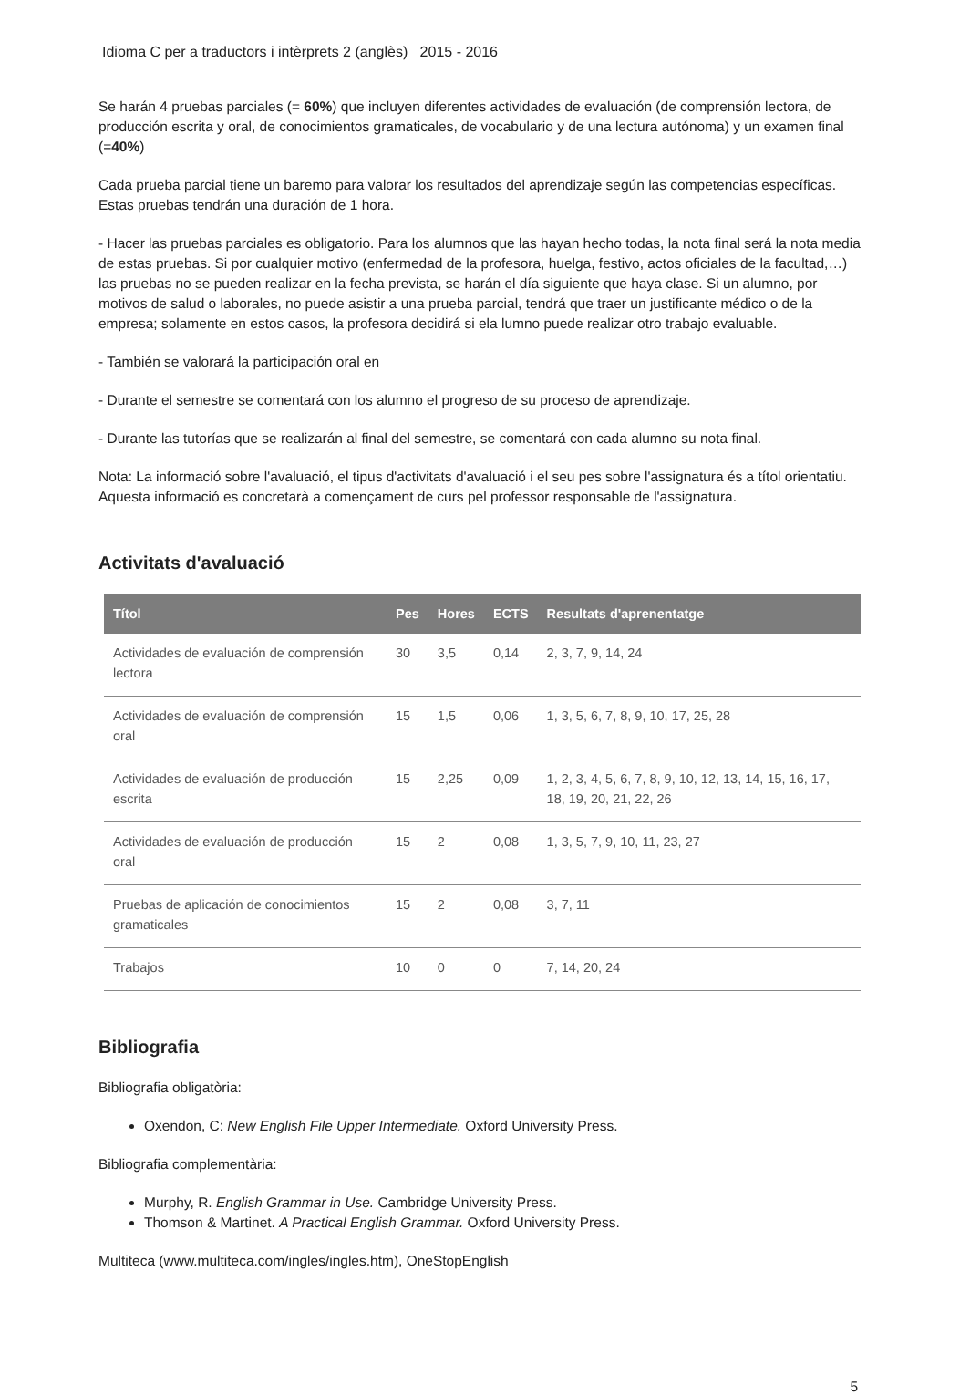Idioma C per a traductors i intèrprets 2 (anglès) 2015 - 2016
Se harán 4 pruebas parciales (= 60%) que incluyen diferentes actividades de evaluación (de comprensión lectora, de producción escrita y oral, de conocimientos gramaticales, de vocabulario y de una lectura autónoma) y un examen final (=40%)
Cada prueba parcial tiene un baremo para valorar los resultados del aprendizaje según las competencias específicas. Estas pruebas tendrán una duración de 1 hora.
- Hacer las pruebas parciales es obligatorio. Para los alumnos que las hayan hecho todas, la nota final será la nota media de estas pruebas. Si por cualquier motivo (enfermedad de la profesora, huelga, festivo, actos oficiales de la facultad,…) las pruebas no se pueden realizar en la fecha prevista, se harán el día siguiente que haya clase. Si un alumno, por motivos de salud o laborales, no puede asistir a una prueba parcial, tendrá que traer un justificante médico o de la empresa; solamente en estos casos, la profesora decidirá si ela lumno puede realizar otro trabajo evaluable.
- También se valorará la participación oral en
- Durante el semestre se comentará con los alumno el progreso de su proceso de aprendizaje.
- Durante las tutorías que se realizarán al final del semestre, se comentará con cada alumno su nota final.
Nota: La informació sobre l'avaluació, el tipus d'activitats d'avaluació i el seu pes sobre l'assignatura és a títol orientatiu. Aquesta informació es concretarà a començament de curs pel professor responsable de l'assignatura.
Activitats d'avaluació
| Títol | Pes | Hores | ECTS | Resultats d'aprenentatge |
| --- | --- | --- | --- | --- |
| Actividades de evaluación de comprensión lectora | 30 | 3,5 | 0,14 | 2, 3, 7, 9, 14, 24 |
| Actividades de evaluación de comprensión oral | 15 | 1,5 | 0,06 | 1, 3, 5, 6, 7, 8, 9, 10, 17, 25, 28 |
| Actividades de evaluación de producción escrita | 15 | 2,25 | 0,09 | 1, 2, 3, 4, 5, 6, 7, 8, 9, 10, 12, 13, 14, 15, 16, 17, 18, 19, 20, 21, 22, 26 |
| Actividades de evaluación de producción oral | 15 | 2 | 0,08 | 1, 3, 5, 7, 9, 10, 11, 23, 27 |
| Pruebas de aplicación de conocimientos gramaticales | 15 | 2 | 0,08 | 3, 7, 11 |
| Trabajos | 10 | 0 | 0 | 7, 14, 20, 24 |
Bibliografia
Bibliografia obligatòria:
Oxendon, C: New English File Upper Intermediate. Oxford University Press.
Bibliografia complementària:
Murphy, R. English Grammar in Use. Cambridge University Press.
Thomson & Martinet. A Practical English Grammar. Oxford University Press.
Multiteca (www.multiteca.com/ingles/ingles.htm), OneStopEnglish
5